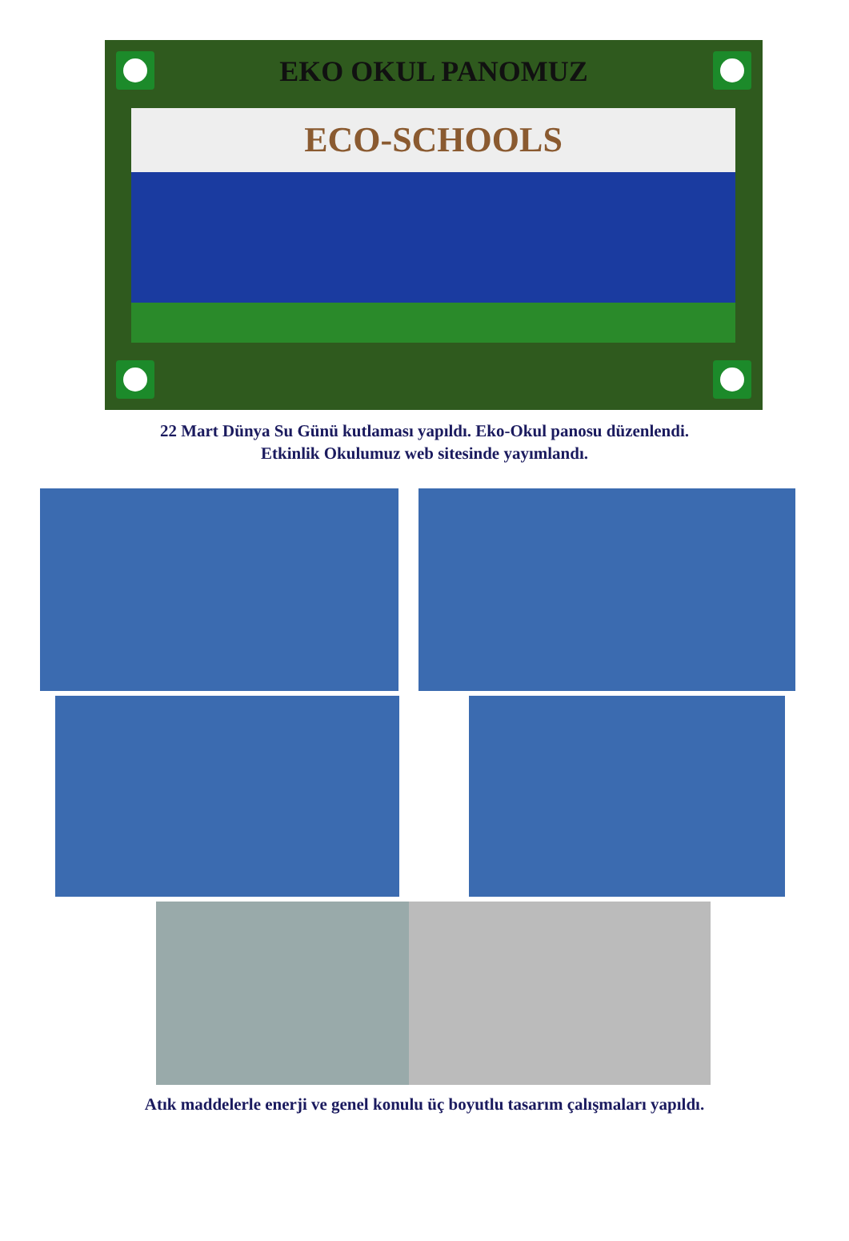EKO OKUL PANOMUZ
ECO-SCHOOLS
22 Mart Dünya Su Günü kutlaması yapıldı. Eko-Okul panosu düzenlendi.
Etkinlik Okulumuz web sitesinde yayımlandı.
Atık maddelerle enerji ve genel konulu üç boyutlu tasarım çalışmaları yapıldı.